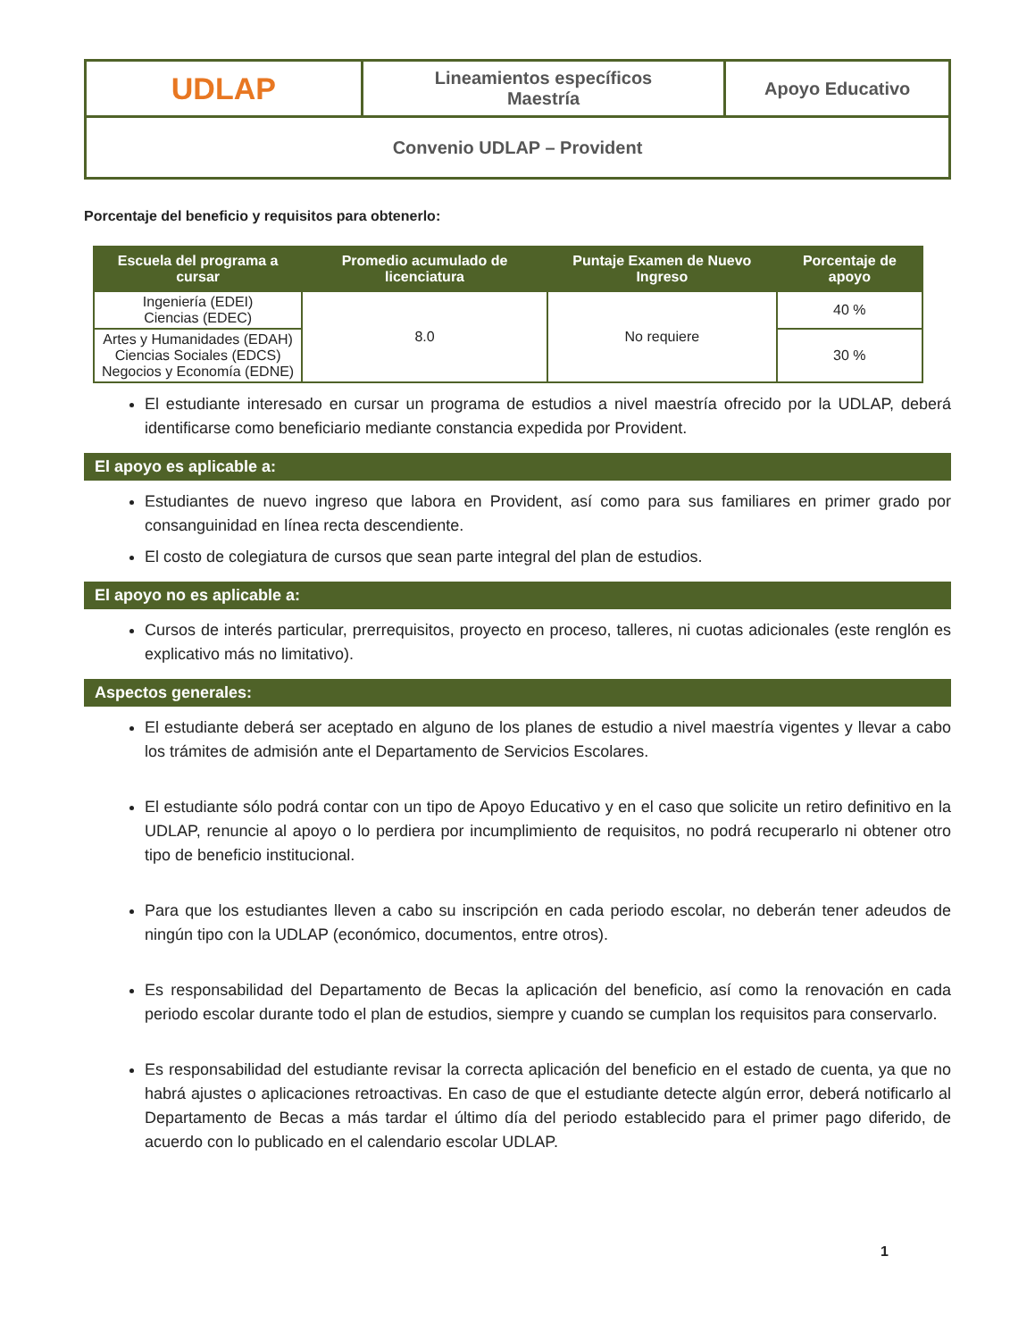| UDLAP | Lineamientos específicos Maestría | Apoyo Educativo |
| Convenio UDLAP – Provident | | |
Porcentaje del beneficio y requisitos para obtenerlo:
| Escuela del programa a cursar | Promedio acumulado de licenciatura | Puntaje Examen de Nuevo Ingreso | Porcentaje de apoyo |
| --- | --- | --- | --- |
| Ingeniería (EDEI) Ciencias (EDEC) | 8.0 | No requiere | 40 % |
| Artes y Humanidades (EDAH) Ciencias Sociales (EDCS) Negocios y Economía (EDNE) | | | 30 % |
El estudiante interesado en cursar un programa de estudios a nivel maestría ofrecido por la UDLAP, deberá identificarse como beneficiario mediante constancia expedida por Provident.
El apoyo es aplicable a:
Estudiantes de nuevo ingreso que labora en Provident, así como para sus familiares en primer grado por consanguinidad en línea recta descendiente.
El costo de colegiatura de cursos que sean parte integral del plan de estudios.
El apoyo no es aplicable a:
Cursos de interés particular, prerrequisitos, proyecto en proceso, talleres, ni cuotas adicionales (este renglón es explicativo más no limitativo).
Aspectos generales:
El estudiante deberá ser aceptado en alguno de los planes de estudio a nivel maestría vigentes y llevar a cabo los trámites de admisión ante el Departamento de Servicios Escolares.
El estudiante sólo podrá contar con un tipo de Apoyo Educativo y en el caso que solicite un retiro definitivo en la UDLAP, renuncie al apoyo o lo perdiera por incumplimiento de requisitos, no podrá recuperarlo ni obtener otro tipo de beneficio institucional.
Para que los estudiantes lleven a cabo su inscripción en cada periodo escolar, no deberán tener adeudos de ningún tipo con la UDLAP (económico, documentos, entre otros).
Es responsabilidad del Departamento de Becas la aplicación del beneficio, así como la renovación en cada periodo escolar durante todo el plan de estudios, siempre y cuando se cumplan los requisitos para conservarlo.
Es responsabilidad del estudiante revisar la correcta aplicación del beneficio en el estado de cuenta, ya que no habrá ajustes o aplicaciones retroactivas. En caso de que el estudiante detecte algún error, deberá notificarlo al Departamento de Becas a más tardar el último día del periodo establecido para el primer pago diferido, de acuerdo con lo publicado en el calendario escolar UDLAP.
1